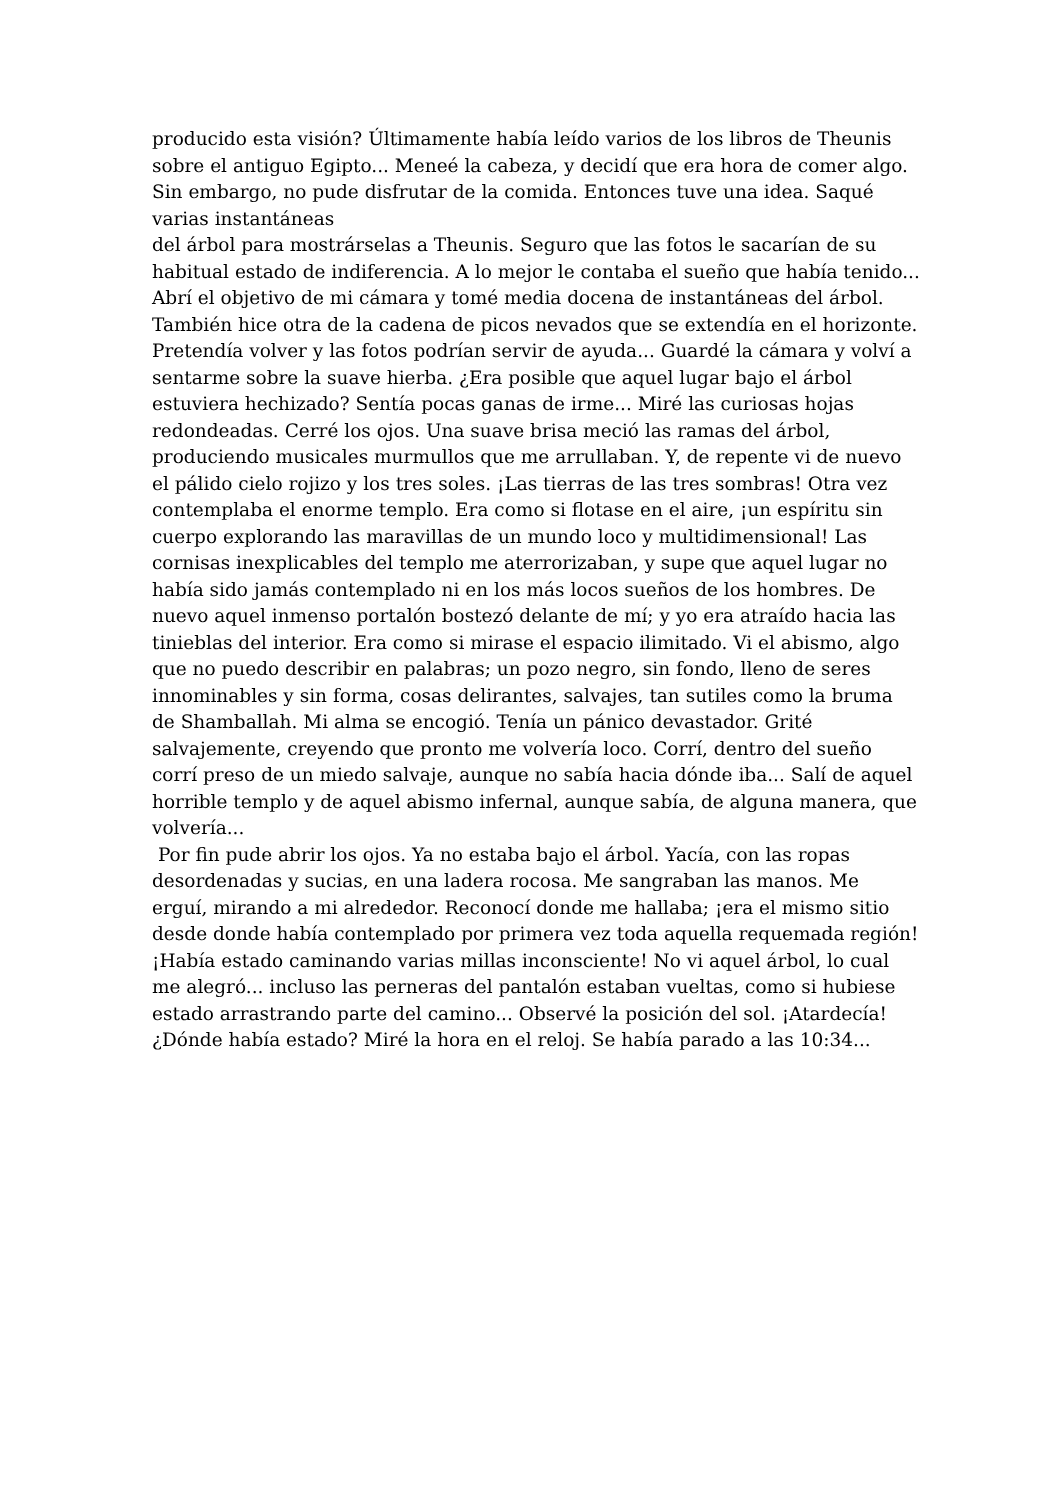producido esta visión? Últimamente había leído varios de los libros de Theunis sobre el antiguo Egipto... Meneé la cabeza, y decidí que era hora de comer algo. Sin embargo, no pude disfrutar de la comida. Entonces tuve una idea. Saqué varias instantáneas
del árbol para mostrárselas a Theunis. Seguro que las fotos le sacarían de su habitual estado de indiferencia. A lo mejor le contaba el sueño que había tenido... Abrí el objetivo de mi cámara y tomé media docena de instantáneas del árbol. También hice otra de la cadena de picos nevados que se extendía en el horizonte. Pretendía volver y las fotos podrían servir de ayuda... Guardé la cámara y volví a sentarme sobre la suave hierba. ¿Era posible que aquel lugar bajo el árbol estuviera hechizado? Sentía pocas ganas de irme... Miré las curiosas hojas redondeadas. Cerré los ojos. Una suave brisa meció las ramas del árbol, produciendo musicales murmullos que me arrullaban. Y, de repente vi de nuevo el pálido cielo rojizo y los tres soles. ¡Las tierras de las tres sombras! Otra vez contemplaba el enorme templo. Era como si flotase en el aire, ¡un espíritu sin cuerpo explorando las maravillas de un mundo loco y multidimensional! Las cornisas inexplicables del templo me aterrorizaban, y supe que aquel lugar no había sido jamás contemplado ni en los más locos sueños de los hombres. De nuevo aquel inmenso portalón bostezó delante de mí; y yo era atraído hacia las tinieblas del interior. Era como si mirase el espacio ilimitado. Vi el abismo, algo que no puedo describir en palabras; un pozo negro, sin fondo, lleno de seres innominables y sin forma, cosas delirantes, salvajes, tan sutiles como la bruma de Shamballah. Mi alma se encogió. Tenía un pánico devastador. Grité salvajemente, creyendo que pronto me volvería loco. Corrí, dentro del sueño corrí preso de un miedo salvaje, aunque no sabía hacia dónde iba... Salí de aquel horrible templo y de aquel abismo infernal, aunque sabía, de alguna manera, que volvería...
Por fin pude abrir los ojos. Ya no estaba bajo el árbol. Yacía, con las ropas desordenadas y sucias, en una ladera rocosa. Me sangraban las manos. Me erguí, mirando a mi alrededor. Reconocí donde me hallaba; ¡era el mismo sitio desde donde había contemplado por primera vez toda aquella requemada región! ¡Había estado caminando varias millas inconsciente! No vi aquel árbol, lo cual me alegró... incluso las perneras del pantalón estaban vueltas, como si hubiese estado arrastrando parte del camino... Observé la posición del sol. ¡Atardecía! ¿Dónde había estado? Miré la hora en el reloj. Se había parado a las 10:34...